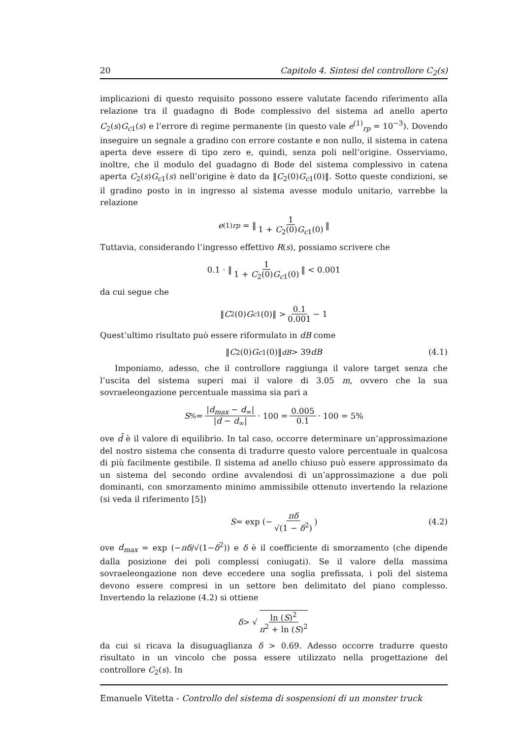20 Capitolo 4. Sintesi del controllore C<sub>2</sub>(s)
implicazioni di questo requisito possono essere valutate facendo riferimento alla relazione tra il guadagno di Bode complessivo del sistema ad anello aperto C<sub>2</sub>(s)G<sub>c1</sub>(s) e l’errore di regime permanente (in questo vale e<sup>(1)</sup><sub>rp</sub> = 10<sup>−3</sup>). Dovendo inseguire un segnale a gradino con errore costante e non nullo, il sistema in catena aperta deve essere di tipo zero e, quindi, senza poli nell’origine. Osserviamo, inoltre, che il modulo del guadagno di Bode del sistema complessivo in catena aperta C<sub>2</sub>(s)G<sub>c1</sub>(s) nell’origine è dato da ‖C<sub>2</sub>(0)G<sub>c1</sub>(0)‖. Sotto queste condizioni, se il gradino posto in in ingresso al sistema avesse modulo unitario, varrebbe la relazione
e<sup>(1)</sup><sub>rp</sub> = ‖ 1 1 + C<sub>2</sub>(0)G<sub>c1</sub>(0) ‖
Tuttavia, considerando l’ingresso effettivo R(s), possiamo scrivere che
0.1 · ‖ 1 1 + C<sub>2</sub>(0)G<sub>c1</sub>(0) ‖ < 0.001
da cui segue che
‖ C<sub>2</sub>(0) G<sub>c1</sub>(0)‖ > 0.1 0.001 − 1
Quest’ultimo risultato può essere riformulato in dB come
‖ C<sub>2</sub>(0) G<sub>c1</sub>(0)‖<sub>dB</sub> > 39 dB (4.1)
Imponiamo, adesso, che il controllore raggiunga il valore target senza che l’uscita del sistema superi mai il valore di 3.05 m, ovvero che la sua sovraeleongazione percentuale massima sia pari a
S<sub>%</sub> = |d<sub>max</sub> − d<sub>∞</sub>| |d̄ − d<sub>∞</sub>| · 100 = 0.005 0.1 · 100 = 5%
ove d̄ è il valore di equilibrio. In tal caso, occorre determinare un’approssimazione del nostro sistema che consenta di tradurre questo valore percentuale in qualcosa di più facilmente gestibile. Il sistema ad anello chiuso può essere approssimato da un sistema del secondo ordine avvalendosi di un’approssimazione a due poli dominanti, con smorzamento minimo ammissibile ottenuto invertendo la relazione (si veda il riferimento [5])
S = exp (− πδ √(1 − δ<sup>2</sup>)) (4.2)
ove d<sub>max</sub> = exp (−πδ/√(1−δ<sup>2</sup>)) e δ è il coefficiente di smorzamento (che dipende dalla posizione dei poli complessi coniugati). Se il valore della massima sovraeleongazione non deve eccedere una soglia prefissata, i poli del sistema devono essere compresi in un settore ben delimitato del piano complesso. Invertendo la relazione (4.2) si ottiene
δ > √ ln (S)<sup>2</sup> π<sup>2</sup> + ln (S)<sup>2</sup>
da cui si ricava la disuguaglianza δ > 0.69. Adesso occorre tradurre questo risultato in un vincolo che possa essere utilizzato nella progettazione del controllore C<sub>2</sub>(s). In
Emanuele Vitetta - Controllo del sistema di sospensioni di un monster truck